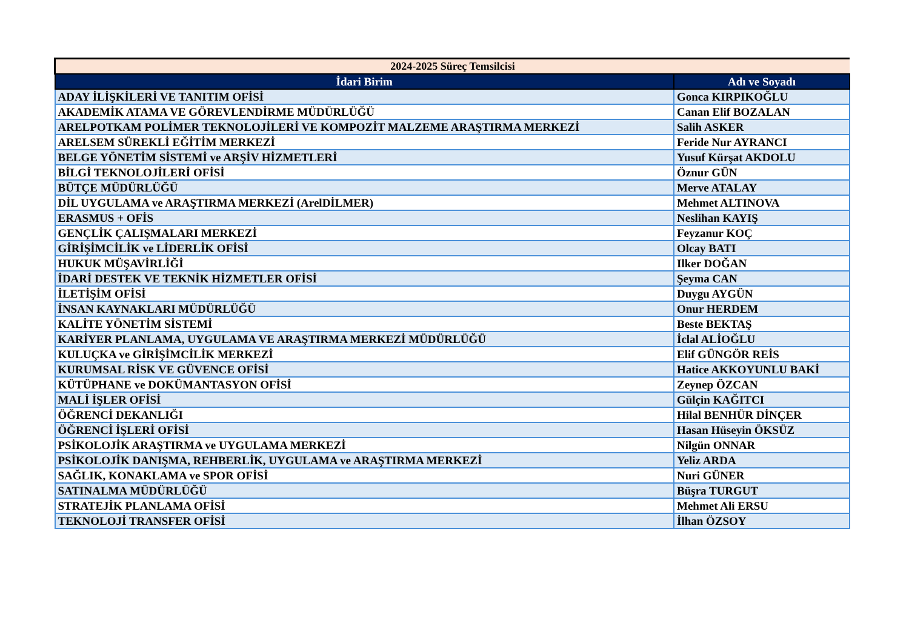| 2024-2025 Süreç Temsilcisi | |
| --- | --- |
| İdari Birim | Adı ve Soyadı |
| ADAY İLİŞKİLERİ VE TANITIM OFİSİ | Gonca KIRPIKOĞLU |
| AKADEMİK ATAMA VE GÖREVLENDİRME MÜDÜRLÜĞÜ | Canan Elif BOZALAN |
| ARELPOTKAM POLİMER TEKNOLOJİLERİ VE KOMPOZİT MALZEME ARAŞTIRMA MERKEZİ | Salih ASKER |
| ARELSEM SÜREKLİ EĞİTİM MERKEZİ | Feride Nur AYRANCI |
| BELGE YÖNETİM SİSTEMİ ve ARŞİV HİZMETLERİ | Yusuf Kürşat AKDOLU |
| BİLGİ TEKNOLOJİLERİ OFİSİ | Öznur GÜN |
| BÜTÇE MÜDÜRLÜĞÜ | Merve ATALAY |
| DİL UYGULAMA ve ARAŞTIRMA MERKEZİ (ArelDİLMER) | Mehmet ALTINOVA |
| ERASMUS + OFİS | Neslihan KAYIŞ |
| GENÇLİK ÇALIŞMALARI MERKEZİ | Feyzanur KOÇ |
| GİRİŞİMCİLİK ve LİDERLİK OFİSİ | Olcay BATI |
| HUKUK MÜŞAVİRLİĞİ | Ilker DOĞAN |
| İDARİ DESTEK VE TEKNİK HİZMETLER OFİSİ | Şeyma CAN |
| İLETİŞİM OFİSİ | Duygu AYGÜN |
| İNSAN KAYNAKLARI MÜDÜRLÜĞÜ | Onur HERDEM |
| KALİTE YÖNETİM SİSTEMİ | Beste BEKTAŞ |
| KARİYER PLANLAMA, UYGULAMA VE ARAŞTIRMA MERKEZİ MÜDÜRLÜĞÜ | İclal ALİOĞLU |
| KULUÇKA ve GİRİŞİMCİLİK MERKEZİ | Elif GÜNGÖR REİS |
| KURUMSAL RİSK VE GÜVENCE OFİSİ | Hatice AKKOYUNLU BAKİ |
| KÜTÜPHANE ve DOKÜMANTASYON OFİSİ | Zeynep ÖZCAN |
| MALİ İŞLER OFİSİ | Gülçin KAĞITCI |
| ÖĞRENCİ DEKANLIĞI | Hilal BENHÜR DİNÇER |
| ÖĞRENCİ İŞLERİ OFİSİ | Hasan Hüseyin ÖKSÜZ |
| PSİKOLOJİK ARAŞTIRMA ve UYGULAMA MERKEZİ | Nilgün ONNAR |
| PSİKOLOJİK DANIŞMA, REHBERLİK, UYGULAMA ve ARAŞTIRMA MERKEZİ | Yeliz ARDA |
| SAĞLIK, KONAKLAMA ve SPOR OFİSİ | Nuri GÜNER |
| SATINALMA MÜDÜRLÜĞÜ | Büşra TURGUT |
| STRATEJİK PLANLAMA OFİSİ | Mehmet Ali ERSU |
| TEKNOLOJİ TRANSFER OFİSİ | İlhan ÖZSOY |